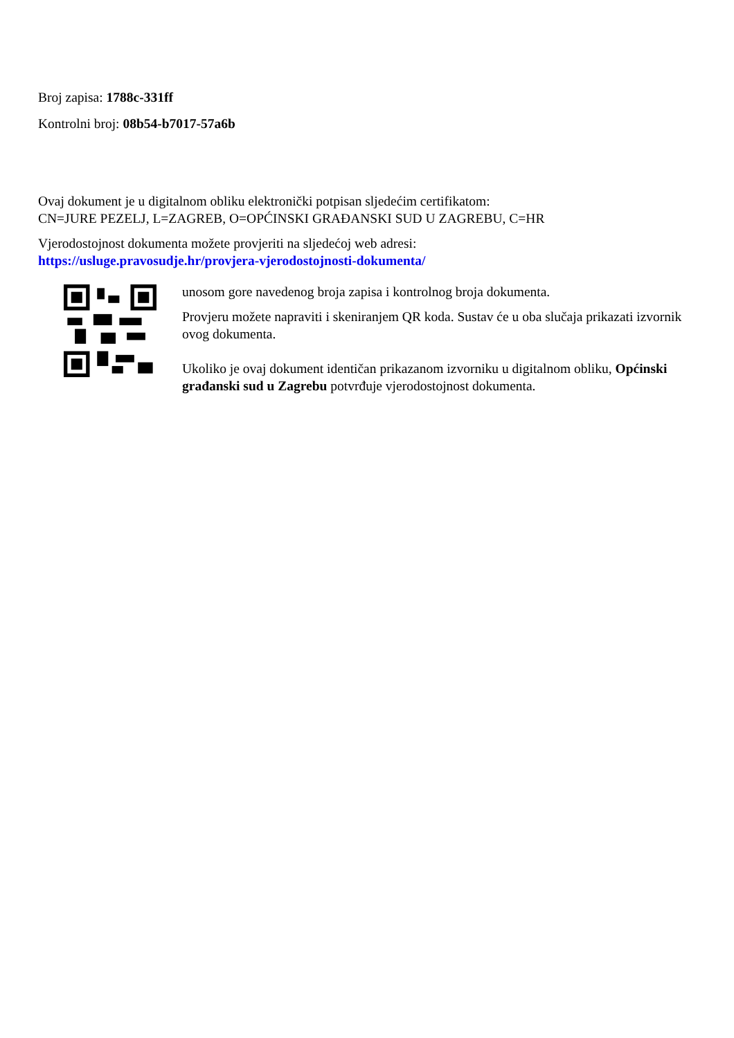Broj zapisa: 1788c-331ff
Kontrolni broj: 08b54-b7017-57a6b
Ovaj dokument je u digitalnom obliku elektronički potpisan sljedećim certifikatom:
CN=JURE PEZELJ, L=ZAGREB, O=OPĆINSKI GRAĐANSKI SUD U ZAGREBU, C=HR
Vjerodostojnost dokumenta možete provjeriti na sljedećoj web adresi:
https://usluge.pravosudje.hr/provjera-vjerodostojnosti-dokumenta/
unosom gore navedenog broja zapisa i kontrolnog broja dokumenta.
Provjeru možete napraviti i skeniranjem QR koda. Sustav će u oba slučaja prikazati izvornik ovog dokumenta.
Ukoliko je ovaj dokument identičan prikazanom izvorniku u digitalnom obliku, Općinski građanski sud u Zagrebu potvrđuje vjerodostojnost dokumenta.